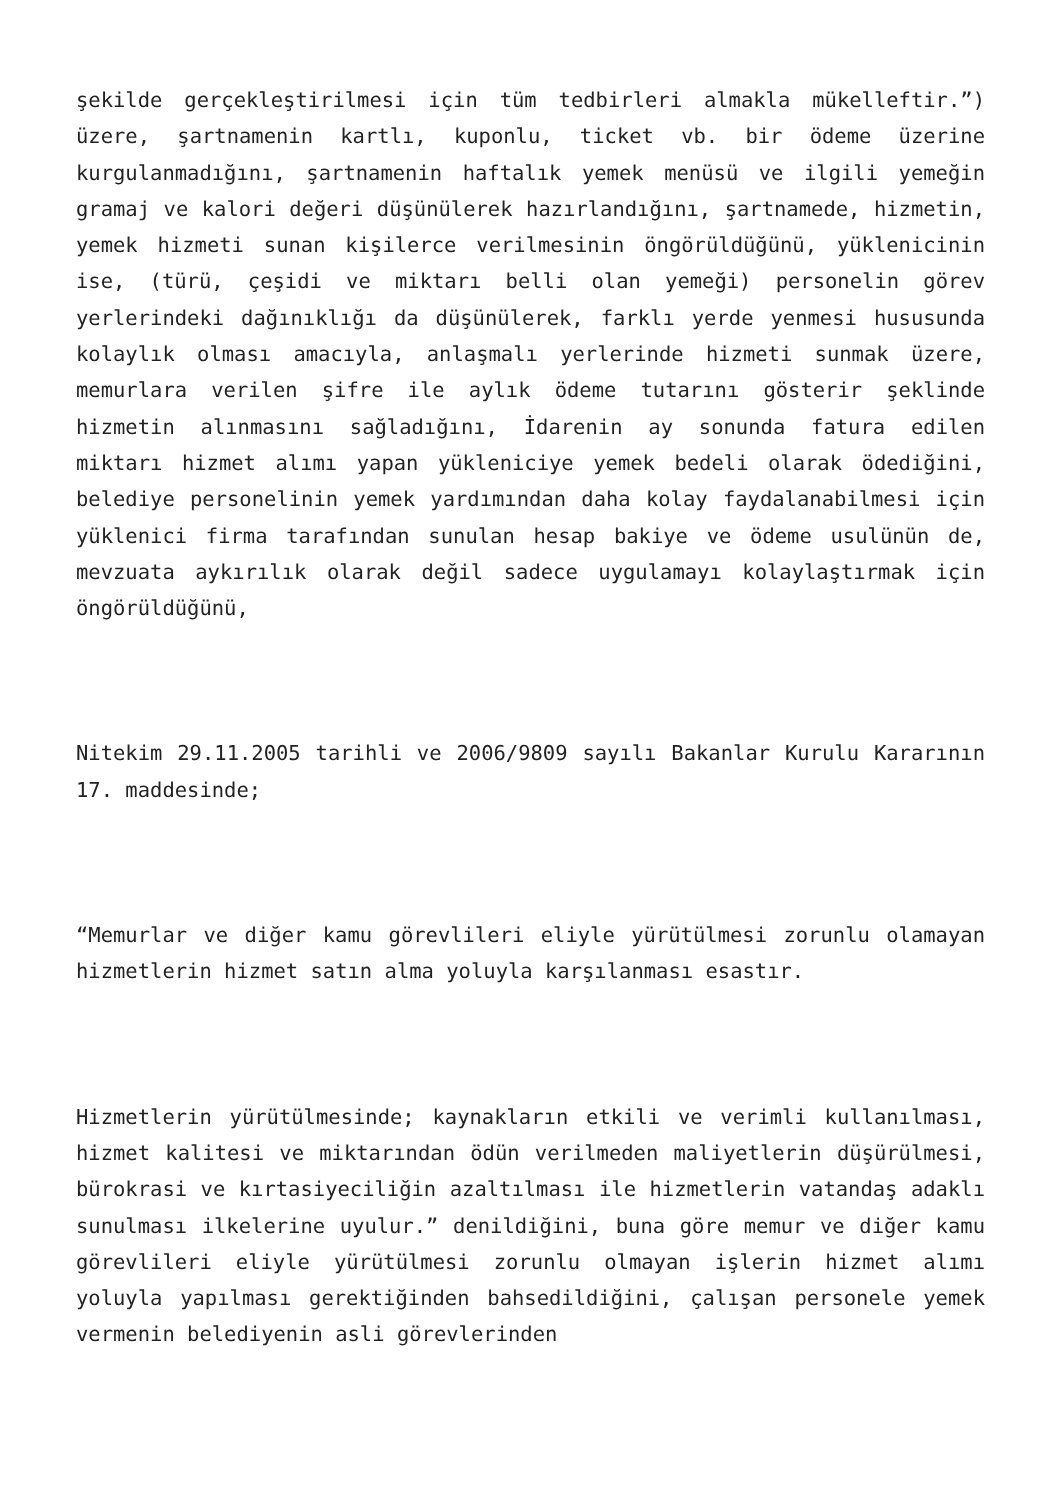şekilde gerçekleştirilmesi için tüm tedbirleri almakla mükelleftir.”) üzere, şartnamenin kartlı, kuponlu, ticket vb. bir ödeme üzerine kurgulanmadığını, şartnamenin haftalık yemek menüsü ve ilgili yemeğin gramaj ve kalori değeri düşünülerek hazırlandığını, şartnamede, hizmetin, yemek hizmeti sunan kişilerce verilmesinin öngörüldüğünü, yüklenicinin ise, (türü, çeşidi ve miktarı belli olan yemeği) personelin görev yerlerindeki dağınıklığı da düşünülerek, farklı yerde yenmesi hususunda kolaylık olması amacıyla, anlaşmalı yerlerinde hizmeti sunmak üzere, memurlara verilen şifre ile aylık ödeme tutarını gösterir şeklinde hizmetin alınmasını sağladığını, İdarenin ay sonunda fatura edilen miktarı hizmet alımı yapan yükleniciye yemek bedeli olarak ödediğini, belediye personelinin yemek yardımından daha kolay faydalanabilmesi için yüklenici firma tarafından sunulan hesap bakiye ve ödeme usulünün de, mevzuata aykırılık olarak değil sadece uygulamayı kolaylaştırmak için öngörüldüğünü,
Nitekim 29.11.2005 tarihli ve 2006/9809 sayılı Bakanlar Kurulu Kararının 17. maddesinde;
“Memurlar ve diğer kamu görevlileri eliyle yürütülmesi zorunlu olamayan hizmetlerin hizmet satın alma yoluyla karşılanması esastır.
Hizmetlerin yürütülmesinde; kaynakların etkili ve verimli kullanılması, hizmet kalitesi ve miktarından ödün verilmeden maliyetlerin düşürülmesi, bürokrasi ve kırtasiyeciliğin azaltılması ile hizmetlerin vatandaş adaklı sunulması ilkelerine uyulur.” denildiğini, buna göre memur ve diğer kamu görevlileri eliyle yürütülmesi zorunlu olmayan işlerin hizmet alımı yoluyla yapılması gerektiğinden bahsedildiğini, çalışan personele yemek vermenin belediyenin asli görevlerinden